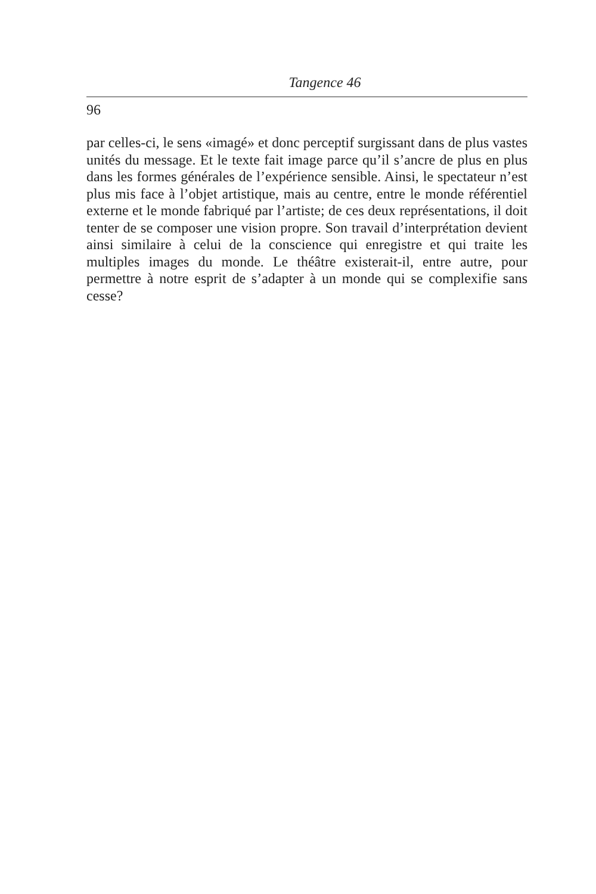Tangence 46
96
par celles-ci, le sens «imagé» et donc perceptif surgissant dans de plus vastes unités du message. Et le texte fait image parce qu’il s’ancre de plus en plus dans les formes générales de l’expérience sensible. Ainsi, le spectateur n’est plus mis face à l’objet artistique, mais au centre, entre le monde référentiel externe et le monde fabriqué par l’artiste; de ces deux représentations, il doit tenter de se composer une vision propre. Son travail d’interprétation devient ainsi similaire à celui de la conscience qui enregistre et qui traite les multiples images du monde. Le théâtre existerait-il, entre autre, pour permettre à notre esprit de s’adapter à un monde qui se complexifie sans cesse?